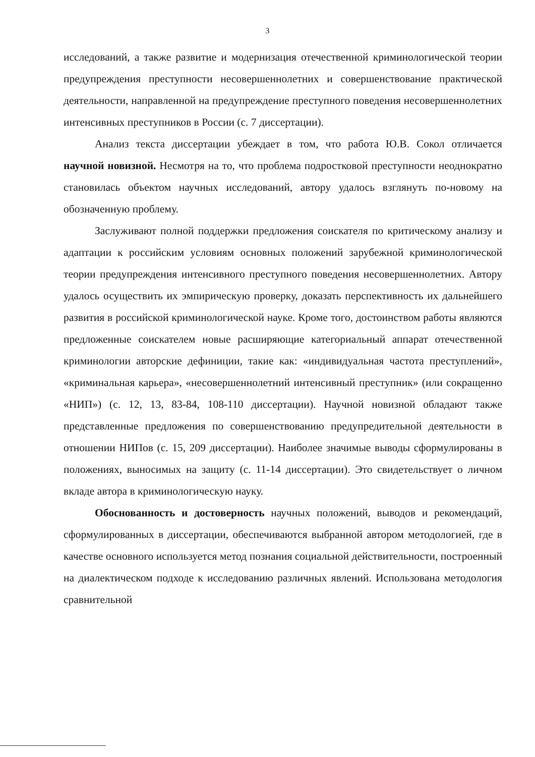3
исследований, а также развитие и модернизация отечественной криминологической теории предупреждения преступности несовершеннолетних и совершенствование практической деятельности, направленной на предупреждение преступного поведения несовершеннолетних интенсивных преступников в России (с. 7 диссертации).
Анализ текста диссертации убеждает в том, что работа Ю.В. Сокол отличается научной новизной. Несмотря на то, что проблема подростковой преступности неоднократно становилась объектом научных исследований, автору удалось взглянуть по-новому на обозначенную проблему.
Заслуживают полной поддержки предложения соискателя по критическому анализу и адаптации к российским условиям основных положений зарубежной криминологической теории предупреждения интенсивного преступного поведения несовершеннолетних. Автору удалось осуществить их эмпирическую проверку, доказать перспективность их дальнейшего развития в российской криминологической науке. Кроме того, достоинством работы являются предложенные соискателем новые расширяющие категориальный аппарат отечественной криминологии авторские дефиниции, такие как: «индивидуальная частота преступлений», «криминальная карьера», «несовершеннолетний интенсивный преступник» (или сокращенно «НИП») (с. 12, 13, 83-84, 108-110 диссертации). Научной новизной обладают также представленные предложения по совершенствованию предупредительной деятельности в отношении НИПов (с. 15, 209 диссертации). Наиболее значимые выводы сформулированы в положениях, выносимых на защиту (с. 11-14 диссертации). Это свидетельствует о личном вкладе автора в криминологическую науку.
Обоснованность и достоверность научных положений, выводов и рекомендаций, сформулированных в диссертации, обеспечиваются выбранной автором методологией, где в качестве основного используется метод познания социальной действительности, построенный на диалектическом подходе к исследованию различных явлений. Использована методология сравнительной